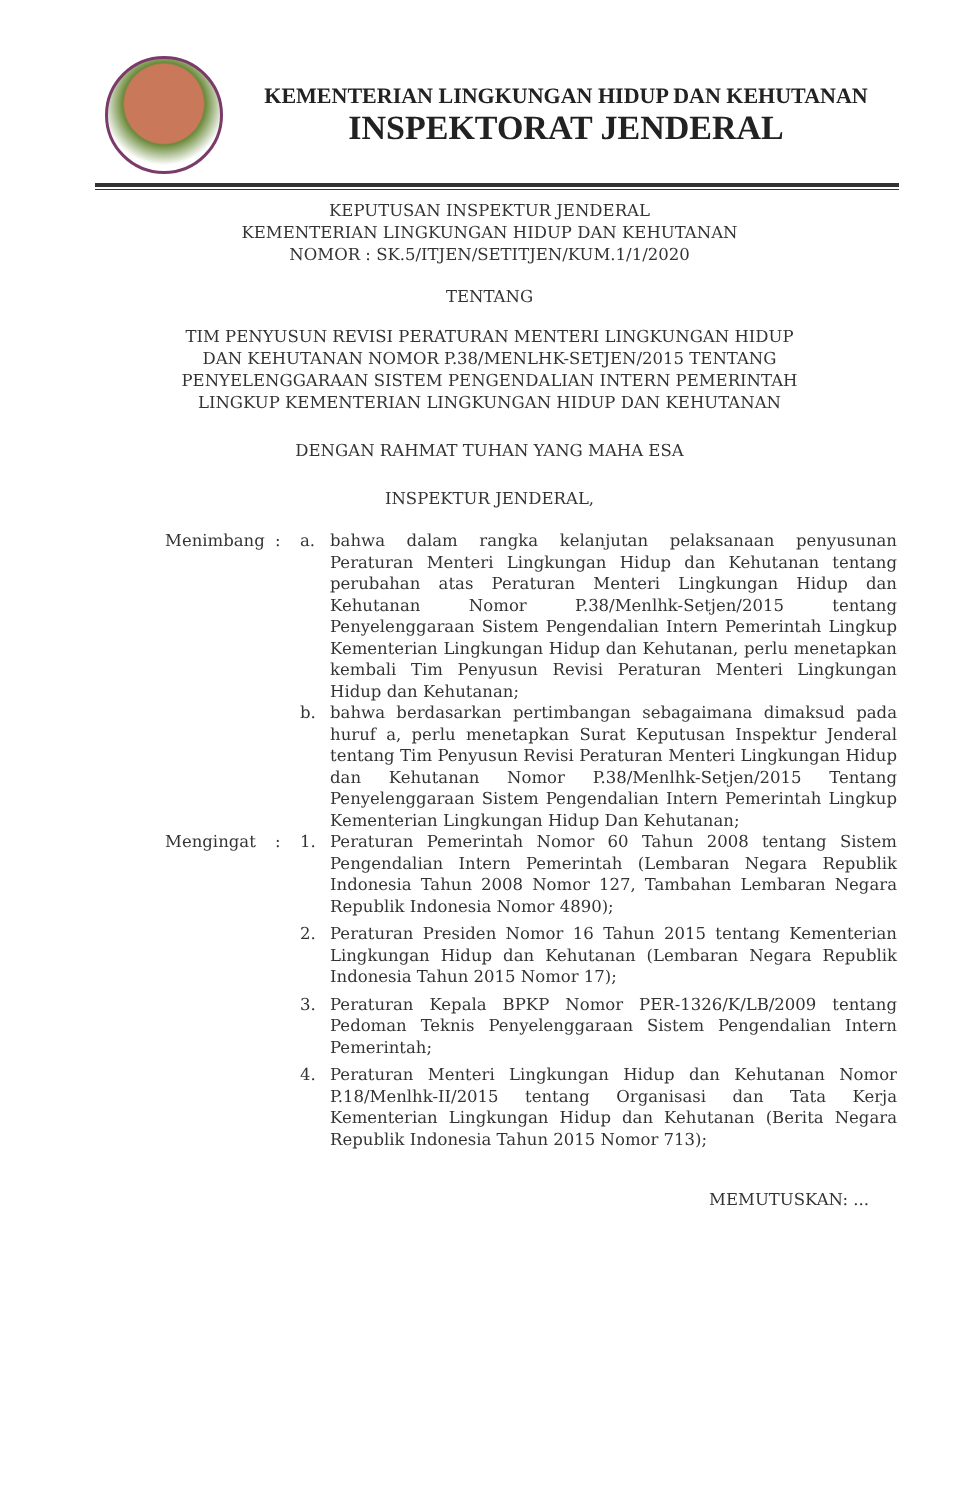KEMENTERIAN LINGKUNGAN HIDUP DAN KEHUTANAN
INSPEKTORAT JENDERAL
KEPUTUSAN INSPEKTUR JENDERAL
KEMENTERIAN LINGKUNGAN HIDUP DAN KEHUTANAN
NOMOR : SK.5/ITJEN/SETITJEN/KUM.1/1/2020
TENTANG
TIM PENYUSUN REVISI PERATURAN MENTERI LINGKUNGAN HIDUP
DAN KEHUTANAN NOMOR P.38/MENLHK-SETJEN/2015 TENTANG
PENYELENGGARAAN SISTEM PENGENDALIAN INTERN PEMERINTAH
LINGKUP KEMENTERIAN LINGKUNGAN HIDUP DAN KEHUTANAN
DENGAN RAHMAT TUHAN YANG MAHA ESA
INSPEKTUR JENDERAL,
Menimbang : a. bahwa dalam rangka kelanjutan pelaksanaan penyusunan Peraturan Menteri Lingkungan Hidup dan Kehutanan tentang perubahan atas Peraturan Menteri Lingkungan Hidup dan Kehutanan Nomor P.38/Menlhk-Setjen/2015 tentang Penyelenggaraan Sistem Pengendalian Intern Pemerintah Lingkup Kementerian Lingkungan Hidup dan Kehutanan, perlu menetapkan kembali Tim Penyusun Revisi Peraturan Menteri Lingkungan Hidup dan Kehutanan;
b. bahwa berdasarkan pertimbangan sebagaimana dimaksud pada huruf a, perlu menetapkan Surat Keputusan Inspektur Jenderal tentang Tim Penyusun Revisi Peraturan Menteri Lingkungan Hidup dan Kehutanan Nomor P.38/Menlhk-Setjen/2015 Tentang Penyelenggaraan Sistem Pengendalian Intern Pemerintah Lingkup Kementerian Lingkungan Hidup Dan Kehutanan;
Mengingat : 1. Peraturan Pemerintah Nomor 60 Tahun 2008 tentang Sistem Pengendalian Intern Pemerintah (Lembaran Negara Republik Indonesia Tahun 2008 Nomor 127, Tambahan Lembaran Negara Republik Indonesia Nomor 4890);
2. Peraturan Presiden Nomor 16 Tahun 2015 tentang Kementerian Lingkungan Hidup dan Kehutanan (Lembaran Negara Republik Indonesia Tahun 2015 Nomor 17);
3. Peraturan Kepala BPKP Nomor PER-1326/K/LB/2009 tentang Pedoman Teknis Penyelenggaraan Sistem Pengendalian Intern Pemerintah;
4. Peraturan Menteri Lingkungan Hidup dan Kehutanan Nomor P.18/Menlhk-II/2015 tentang Organisasi dan Tata Kerja Kementerian Lingkungan Hidup dan Kehutanan (Berita Negara Republik Indonesia Tahun 2015 Nomor 713);
MEMUTUSKAN: ...